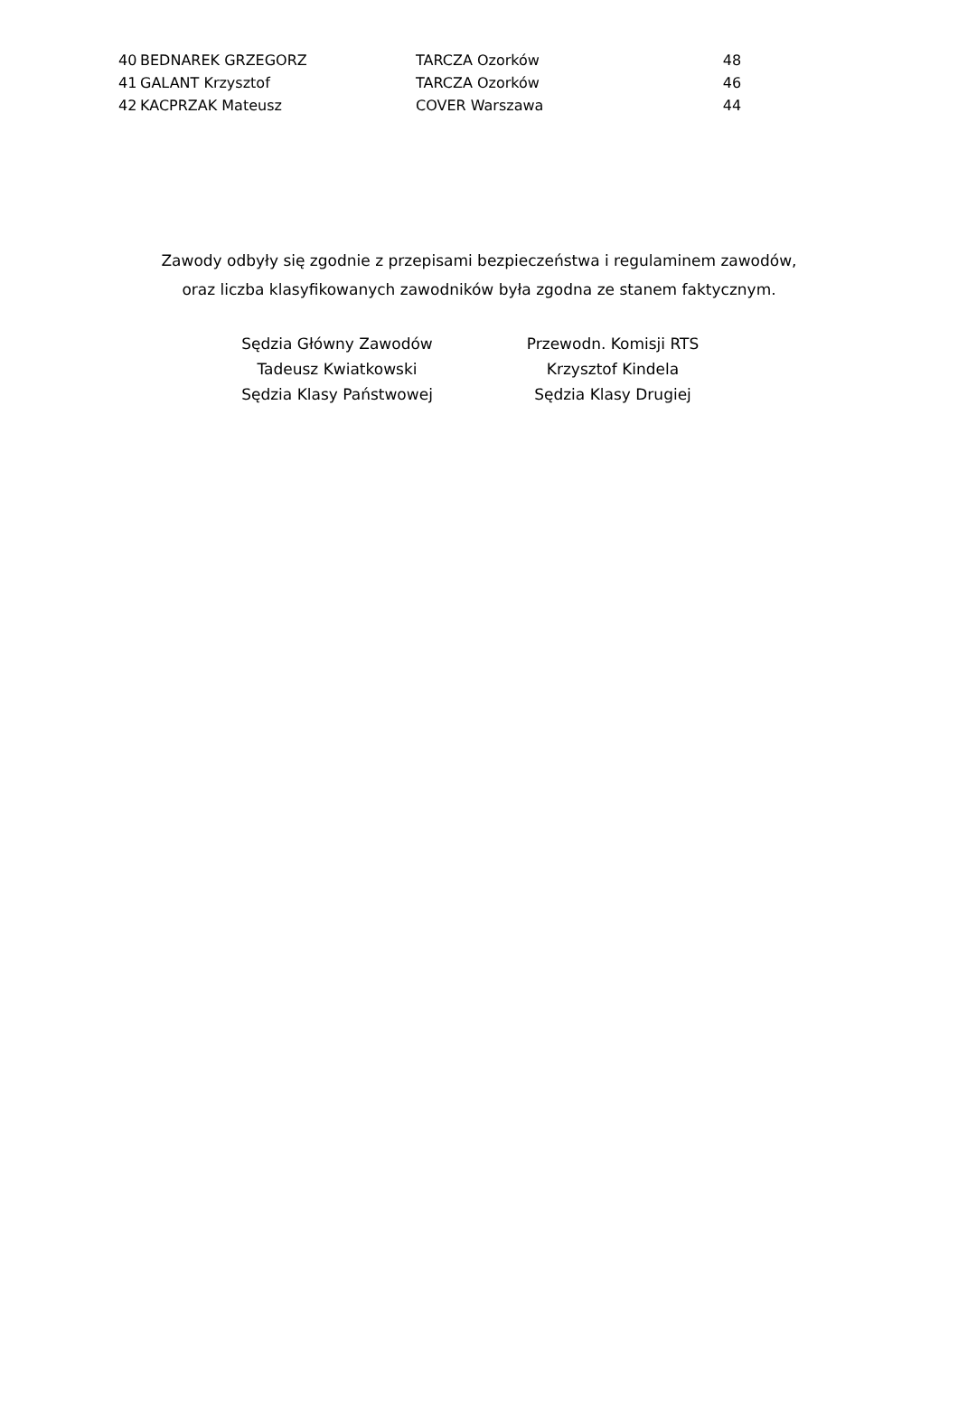| 40 | BEDNAREK GRZEGORZ | TARCZA Ozorków | 48 |
| 41 | GALANT Krzysztof | TARCZA Ozorków | 46 |
| 42 | KACPRZAK Mateusz | COVER Warszawa | 44 |
Zawody odbyły się zgodnie z przepisami bezpieczeństwa i regulaminem zawodów,
oraz liczba klasyfikowanych zawodników była zgodna ze stanem faktycznym.
| Sędzia Główny Zawodów | Przewodn. Komisji RTS |
| Tadeusz Kwiatkowski | Krzysztof Kindela |
| Sędzia Klasy Państwowej | Sędzia Klasy Drugiej |